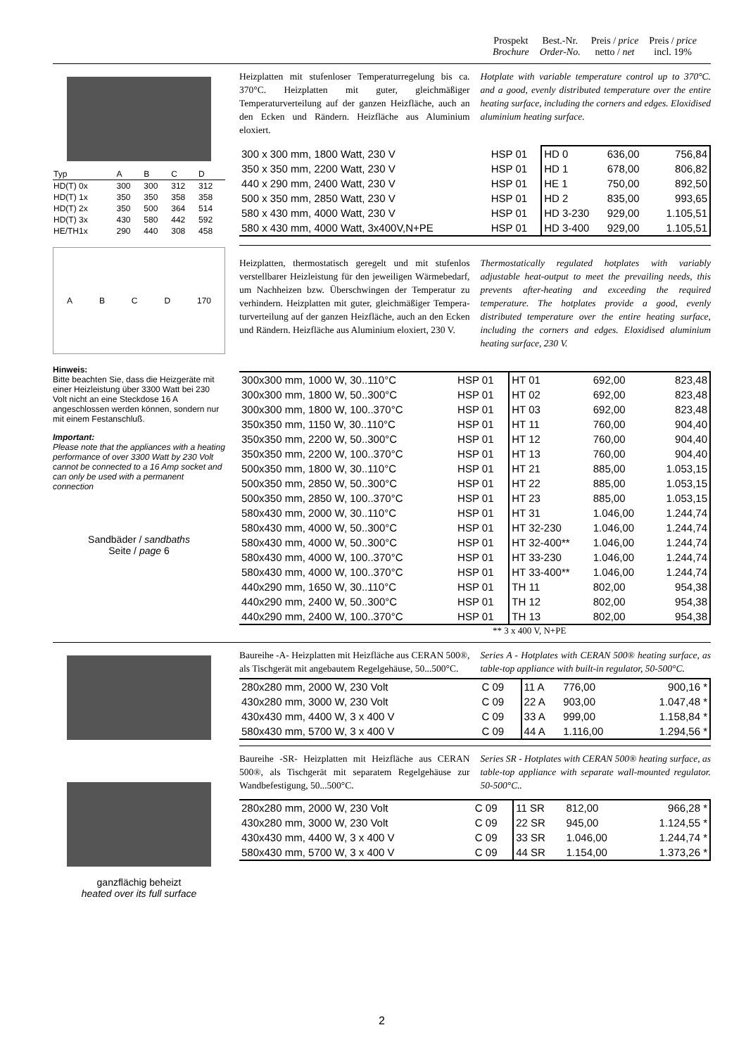Prospekt
Brochure
Best.-Nr.
Order-No.
Preis / price
netto / net
Preis / price
incl. 19%
| Typ | A | B | C | D |
| HD(T) 0x | 300 | 300 | 312 | 312 |
| HD(T) 1x | 350 | 350 | 358 | 358 |
| HD(T) 2x | 350 | 500 | 364 | 514 |
| HD(T) 3x | 430 | 580 | 442 | 592 |
| HE/TH1x | 290 | 440 | 308 | 458 |
A B C D 170
Hinweis:
Bitte beachten Sie, dass die Heizgeräte mit einer Heizleistung über 3300 Watt bei 230 Volt nicht an eine Steckdose 16 A angeschlossen werden können, sondern nur mit einem Festanschluß.
Important:
Please note that the appliances with a heating performance of over 3300 Watt by 230 Volt cannot be connected to a 16 Amp socket and can only be used with a permanent connection
Sandbäder / sandbaths
Seite / page 6
Heizplatten mit stufenloser Temperaturregelung bis ca. 370°C. Heizplatten mit guter, gleichmäßiger Temperaturverteilung auf der ganzen Heizfläche, auch an den Ecken und Rändern. Heizfläche aus Aluminium eloxiert.
Hotplate with variable temperature control up to 370°C. and a good, evenly distributed temperature over the entire heating surface, including the corners and edges. Eloxidised aluminium heating surface.
| 300 x 300 mm, 1800 Watt, 230 V | HSP 01 | HD 0 | 636,00 | 756,84 |
| 350 x 350 mm, 2200 Watt, 230 V | HSP 01 | HD 1 | 678,00 | 806,82 |
| 440 x 290 mm, 2400 Watt, 230 V | HSP 01 | HE 1 | 750,00 | 892,50 |
| 500 x 350 mm, 2850 Watt, 230 V | HSP 01 | HD 2 | 835,00 | 993,65 |
| 580 x 430 mm, 4000 Watt, 230 V | HSP 01 | HD 3-230 | 929,00 | 1.105,51 |
| 580 x 430 mm, 4000 Watt, 3x400V,N+PE | HSP 01 | HD 3-400 | 929,00 | 1.105,51 |
Heizplatten, thermostatisch geregelt und mit stufenlos verstellbarer Heizleistung für den jeweiligen Wärmebedarf, um Nachheizen bzw. Überschwingen der Temperatur zu verhindern. Heizplatten mit guter, gleichmäßiger Tempera-turverteilung auf der ganzen Heizfläche, auch an den Ecken und Rändern. Heizfläche aus Aluminium eloxiert, 230 V.
Thermostatically regulated hotplates with variably adjustable heat-output to meet the prevailing needs, this prevents after-heating and exceeding the required temperature. The hotplates provide a good, evenly distributed temperature over the entire heating surface, including the corners and edges. Eloxidised aluminium heating surface, 230 V.
| 300x300 mm, 1000 W, 30..110°C | HSP 01 | HT 01 | 692,00 | 823,48 |
| 300x300 mm, 1800 W, 50..300°C | HSP 01 | HT 02 | 692,00 | 823,48 |
| 300x300 mm, 1800 W, 100..370°C | HSP 01 | HT 03 | 692,00 | 823,48 |
| 350x350 mm, 1150 W, 30..110°C | HSP 01 | HT 11 | 760,00 | 904,40 |
| 350x350 mm, 2200 W, 50..300°C | HSP 01 | HT 12 | 760,00 | 904,40 |
| 350x350 mm, 2200 W, 100..370°C | HSP 01 | HT 13 | 760,00 | 904,40 |
| 500x350 mm, 1800 W, 30..110°C | HSP 01 | HT 21 | 885,00 | 1.053,15 |
| 500x350 mm, 2850 W, 50..300°C | HSP 01 | HT 22 | 885,00 | 1.053,15 |
| 500x350 mm, 2850 W, 100..370°C | HSP 01 | HT 23 | 885,00 | 1.053,15 |
| 580x430 mm, 2000 W, 30..110°C | HSP 01 | HT 31 | 1.046,00 | 1.244,74 |
| 580x430 mm, 4000 W, 50..300°C | HSP 01 | HT 32-230 | 1.046,00 | 1.244,74 |
| 580x430 mm, 4000 W, 50..300°C | HSP 01 | HT 32-400** | 1.046,00 | 1.244,74 |
| 580x430 mm, 4000 W, 100..370°C | HSP 01 | HT 33-230 | 1.046,00 | 1.244,74 |
| 580x430 mm, 4000 W, 100..370°C | HSP 01 | HT 33-400** | 1.046,00 | 1.244,74 |
| 440x290 mm, 1650 W, 30..110°C | HSP 01 | TH 11 | 802,00 | 954,38 |
| 440x290 mm, 2400 W, 50..300°C | HSP 01 | TH 12 | 802,00 | 954,38 |
| 440x290 mm, 2400 W, 100..370°C | HSP 01 | TH 13 | 802,00 | 954,38 |
** 3 x 400 V, N+PE
ganzflächig beheizt
heated over its full surface
Baureihe -A- Heizplatten mit Heizfläche aus CERAN 500®, als Tischgerät mit angebautem Regelgehäuse, 50...500°C.
Series A - Hotplates with CERAN 500® heating surface, as table-top appliance with built-in regulator, 50-500°C.
| 280x280 mm, 2000 W, 230 Volt | C 09 | 11 A | 776,00 | 900,16 * |
| 430x280 mm, 3000 W, 230 Volt | C 09 | 22 A | 903,00 | 1.047,48 * |
| 430x430 mm, 4400 W, 3 x 400 V | C 09 | 33 A | 999,00 | 1.158,84 * |
| 580x430 mm, 5700 W, 3 x 400 V | C 09 | 44 A | 1.116,00 | 1.294,56 * |
Baureihe -SR- Heizplatten mit Heizfläche aus CERAN 500®, als Tischgerät mit separatem Regelgehäuse zur Wandbefestigung, 50...500°C.
Series SR - Hotplates with CERAN 500® heating surface, as table-top appliance with separate wall-mounted regulator. 50-500°C..
| 280x280 mm, 2000 W, 230 Volt | C 09 | 11 SR | 812,00 | 966,28 * |
| 430x280 mm, 3000 W, 230 Volt | C 09 | 22 SR | 945,00 | 1.124,55 * |
| 430x430 mm, 4400 W, 3 x 400 V | C 09 | 33 SR | 1.046,00 | 1.244,74 * |
| 580x430 mm, 5700 W, 3 x 400 V | C 09 | 44 SR | 1.154,00 | 1.373,26 * |
2